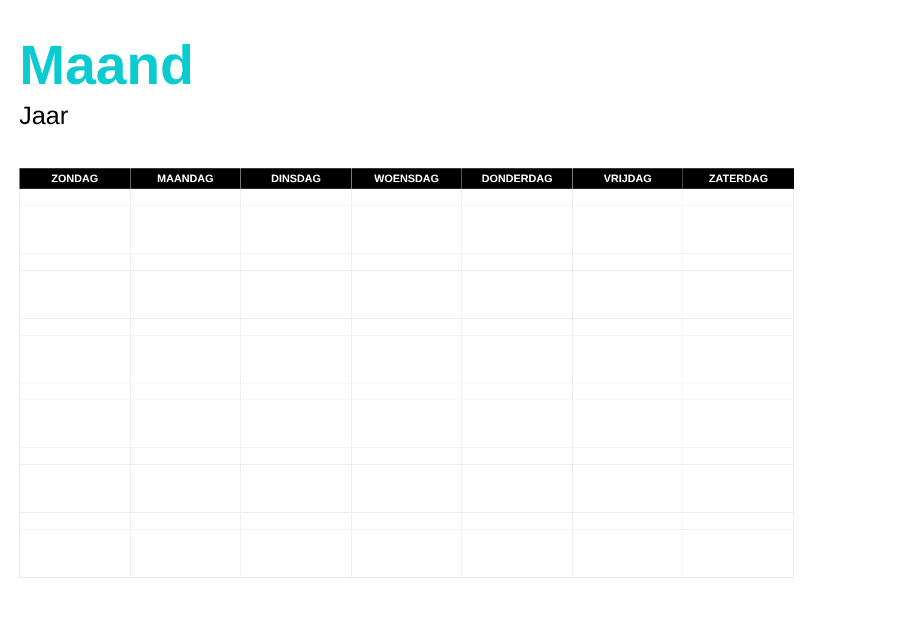Maand
Jaar
| ZONDAG | MAANDAG | DINSDAG | WOENSDAG | DONDERDAG | VRIJDAG | ZATERDAG |
| --- | --- | --- | --- | --- | --- | --- |